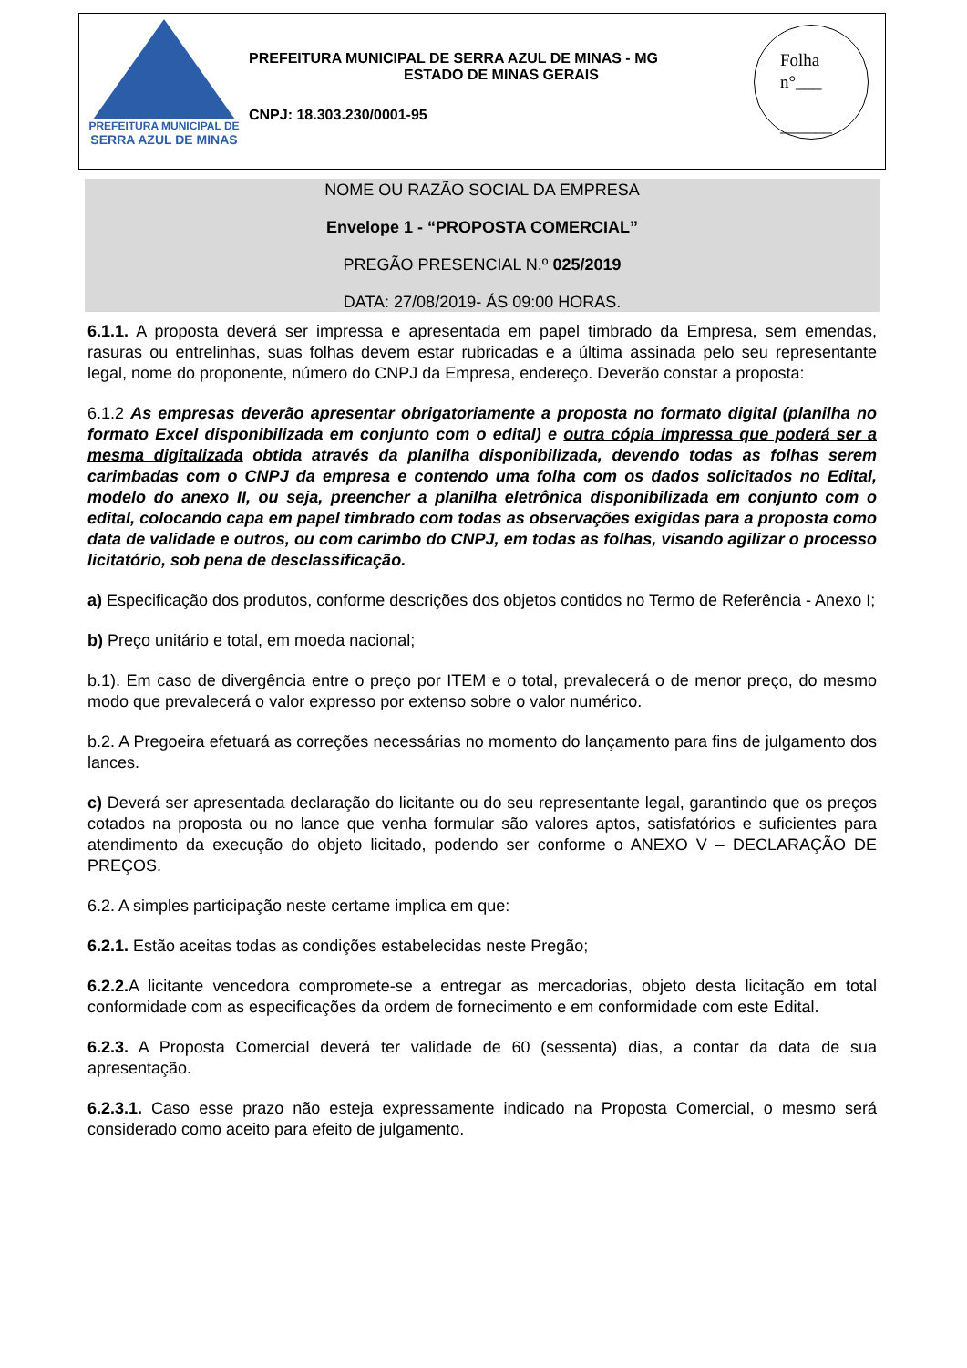PREFEITURA MUNICIPAL DE
SERRA AZUL DE MINAS
PREFEITURA MUNICIPAL DE SERRA AZUL DE MINAS - MG
ESTADO DE MINAS GERAIS
CNPJ: 18.303.230/0001-95
Folha
n°___
______
NOME OU RAZÃO SOCIAL DA EMPRESA
Envelope 1 - “PROPOSTA COMERCIAL”
PREGÃO PRESENCIAL N.º 025/2019
DATA: 27/08/2019- ÁS 09:00 HORAS.
6.1.1. A proposta deverá ser impressa e apresentada em papel timbrado da Empresa, sem emendas, rasuras ou entrelinhas, suas folhas devem estar rubricadas e a última assinada pelo seu representante legal, nome do proponente, número do CNPJ da Empresa, endereço. Deverão constar a proposta:
6.1.2 As empresas deverão apresentar obrigatoriamente a proposta no formato digital (planilha no formato Excel disponibilizada em conjunto com o edital) e outra cópia impressa que poderá ser a mesma digitalizada obtida através da planilha disponibilizada, devendo todas as folhas serem carimbadas com o CNPJ da empresa e contendo uma folha com os dados solicitados no Edital, modelo do anexo II, ou seja, preencher a planilha eletrônica disponibilizada em conjunto com o edital, colocando capa em papel timbrado com todas as observações exigidas para a proposta como data de validade e outros, ou com carimbo do CNPJ, em todas as folhas, visando agilizar o processo licitatório, sob pena de desclassificação.
a) Especificação dos produtos, conforme descrições dos objetos contidos no Termo de Referência - Anexo I;
b) Preço unitário e total, em moeda nacional;
b.1). Em caso de divergência entre o preço por ITEM e o total, prevalecerá o de menor preço, do mesmo modo que prevalecerá o valor expresso por extenso sobre o valor numérico.
b.2. A Pregoeira efetuará as correções necessárias no momento do lançamento para fins de julgamento dos lances.
c) Deverá ser apresentada declaração do licitante ou do seu representante legal, garantindo que os preços cotados na proposta ou no lance que venha formular são valores aptos, satisfatórios e suficientes para atendimento da execução do objeto licitado, podendo ser conforme o ANEXO V – DECLARAÇÃO DE PREÇOS.
6.2. A simples participação neste certame implica em que:
6.2.1. Estão aceitas todas as condições estabelecidas neste Pregão;
6.2.2. A licitante vencedora compromete-se a entregar as mercadorias, objeto desta licitação em total conformidade com as especificações da ordem de fornecimento e em conformidade com este Edital.
6.2.3. A Proposta Comercial deverá ter validade de 60 (sessenta) dias, a contar da data de sua apresentação.
6.2.3.1. Caso esse prazo não esteja expressamente indicado na Proposta Comercial, o mesmo será considerado como aceito para efeito de julgamento.